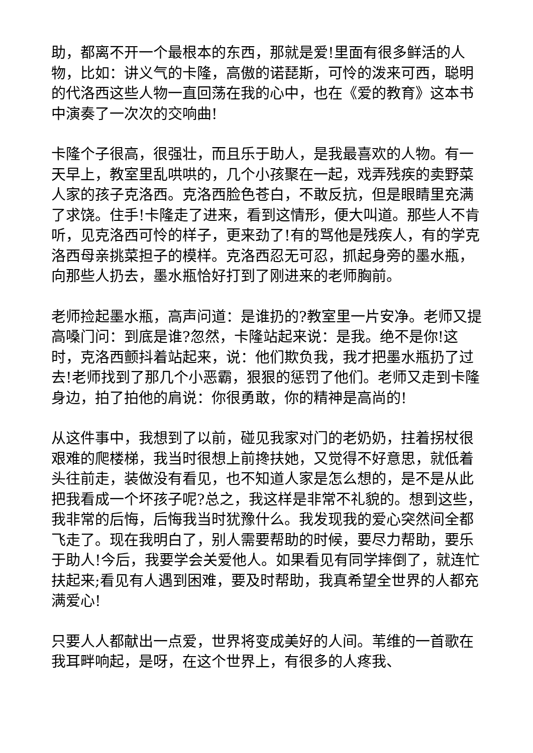助，都离不开一个最根本的东西，那就是爱!里面有很多鲜活的人物，比如：讲义气的卡隆，高傲的诺琵斯，可怜的泼来可西，聪明的代洛西这些人物一直回荡在我的心中，也在《爱的教育》这本书中演奏了一次次的交响曲!
卡隆个子很高，很强壮，而且乐于助人，是我最喜欢的人物。有一天早上，教室里乱哄哄的，几个小孩聚在一起，戏弄残疾的卖野菜人家的孩子克洛西。克洛西脸色苍白，不敢反抗，但是眼睛里充满了求饶。住手!卡隆走了进来，看到这情形，便大叫道。那些人不肯听，见克洛西可怜的样子，更来劲了!有的骂他是残疾人，有的学克洛西母亲挑菜担子的模样。克洛西忍无可忍，抓起身旁的墨水瓶，向那些人扔去，墨水瓶恰好打到了刚进来的老师胸前。
老师捡起墨水瓶，高声问道：是谁扔的?教室里一片安净。老师又提高嗓门问：到底是谁?忽然，卡隆站起来说：是我。绝不是你!这时，克洛西颤抖着站起来，说：他们欺负我，我才把墨水瓶扔了过去!老师找到了那几个小恶霸，狠狠的惩罚了他们。老师又走到卡隆身边，拍了拍他的肩说：你很勇敢，你的精神是高尚的!
从这件事中，我想到了以前，碰见我家对门的老奶奶，拄着拐杖很艰难的爬楼梯，我当时很想上前搀扶她，又觉得不好意思，就低着头往前走，装做没有看见，也不知道人家是怎么想的，是不是从此把我看成一个坏孩子呢?总之，我这样是非常不礼貌的。想到这些，我非常的后悔，后悔我当时犹豫什么。我发现我的爱心突然间全都飞走了。现在我明白了，别人需要帮助的时候，要尽力帮助，要乐于助人!今后，我要学会关爱他人。如果看见有同学摔倒了，就连忙扶起来;看见有人遇到困难，要及时帮助，我真希望全世界的人都充满爱心!
只要人人都献出一点爱，世界将变成美好的人间。苇维的一首歌在我耳畔响起，是呀，在这个世界上，有很多的人疼我、